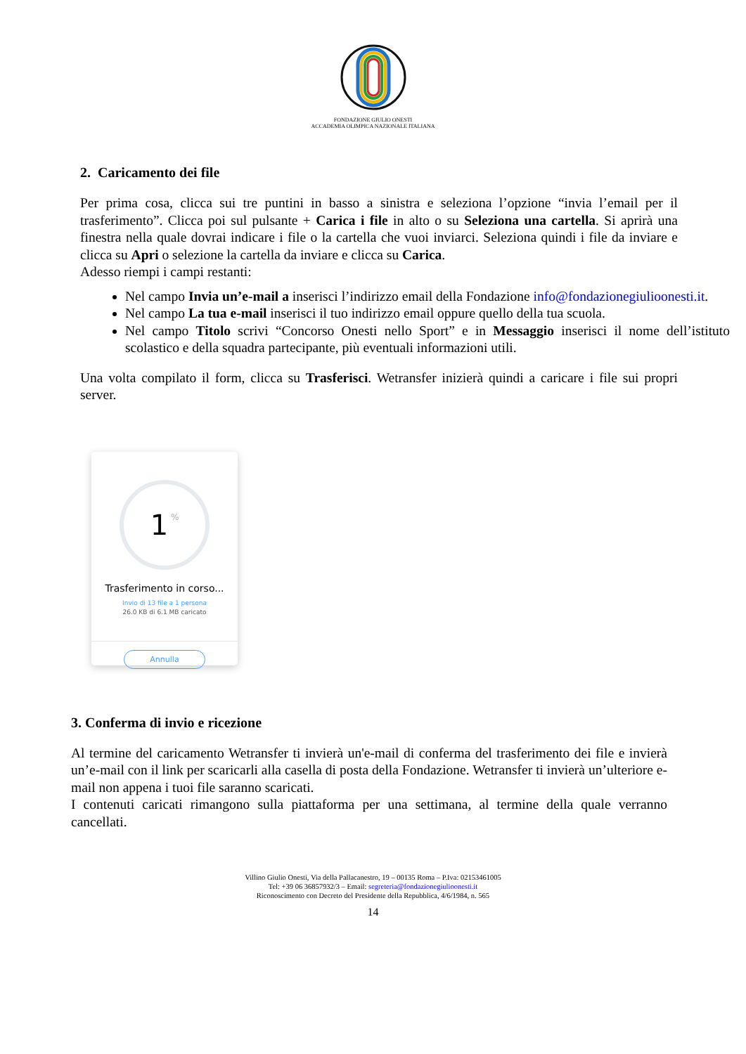FONDAZIONE GIULIO ONESTI
ACCADEMIA OLIMPICA NAZIONALE ITALIANA
2. Caricamento dei file
Per prima cosa, clicca sui tre puntini in basso a sinistra e seleziona l’opzione “invia l’email per il trasferimento”. Clicca poi sul pulsante + Carica i file in alto o su Seleziona una cartella. Si aprirà una finestra nella quale dovrai indicare i file o la cartella che vuoi inviarci. Seleziona quindi i file da inviare e clicca su Apri o selezione la cartella da inviare e clicca su Carica.
Adesso riempi i campi restanti:
Nel campo Invia un’e-mail a inserisci l’indirizzo email della Fondazione info@fondazionegiulioonesti.it.
Nel campo La tua e-mail inserisci il tuo indirizzo email oppure quello della tua scuola.
Nel campo Titolo scrivi “Concorso Onesti nello Sport” e in Messaggio inserisci il nome dell’istituto scolastico e della squadra partecipante, più eventuali informazioni utili.
Una volta compilato il form, clicca su Trasferisci. Wetransfer inizierà quindi a caricare i file sui propri server.
1 %
Trasferimento in corso...
Invio di 13 file a 1 persona
26.0 KB di 6.1 MB caricato
Annulla
3. Conferma di invio e ricezione
Al termine del caricamento Wetransfer ti invierà un'e-mail di conferma del trasferimento dei file e invierà un’e-mail con il link per scaricarli alla casella di posta della Fondazione. Wetransfer ti invierà un’ulteriore e-mail non appena i tuoi file saranno scaricati.
I contenuti caricati rimangono sulla piattaforma per una settimana, al termine della quale verranno cancellati.
Villino Giulio Onesti, Via della Pallacanestro, 19 – 00135 Roma – P.Iva: 02153461005
Tel: +39 06 36857932/3 – Email: segreteria@fondazionegiulioonesti.it
Riconoscimento con Decreto del Presidente della Repubblica, 4/6/1984, n. 565
14